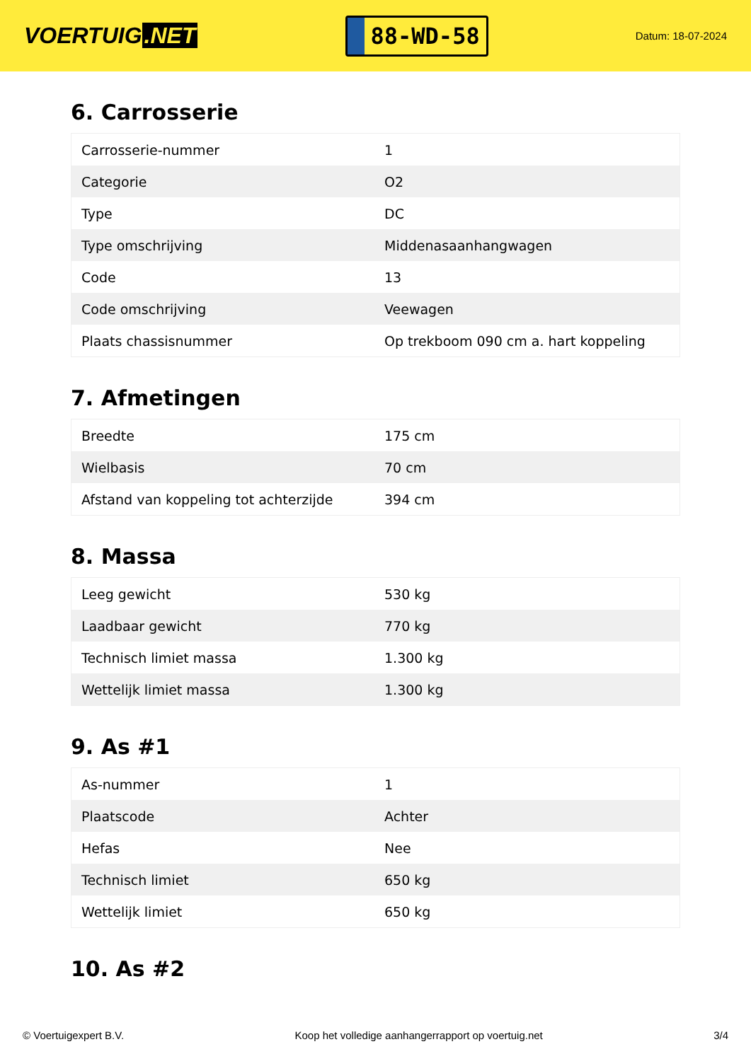VOERTUIG.NET
88-WD-58
Datum: 18-07-2024
6. Carrosserie
| Carrosserie-nummer | 1 |
| Categorie | O2 |
| Type | DC |
| Type omschrijving | Middenasaanhangwagen |
| Code | 13 |
| Code omschrijving | Veewagen |
| Plaats chassisnummer | Op trekboom 090 cm a. hart koppeling |
7. Afmetingen
| Breedte | 175 cm |
| Wielbasis | 70 cm |
| Afstand van koppeling tot achterzijde | 394 cm |
8. Massa
| Leeg gewicht | 530 kg |
| Laadbaar gewicht | 770 kg |
| Technisch limiet massa | 1.300 kg |
| Wettelijk limiet massa | 1.300 kg |
9. As #1
| As-nummer | 1 |
| Plaatscode | Achter |
| Hefas | Nee |
| Technisch limiet | 650 kg |
| Wettelijk limiet | 650 kg |
10. As #2
© Voertuigexpert B.V. Koop het volledige aanhangerrapport op voertuig.net 3/4